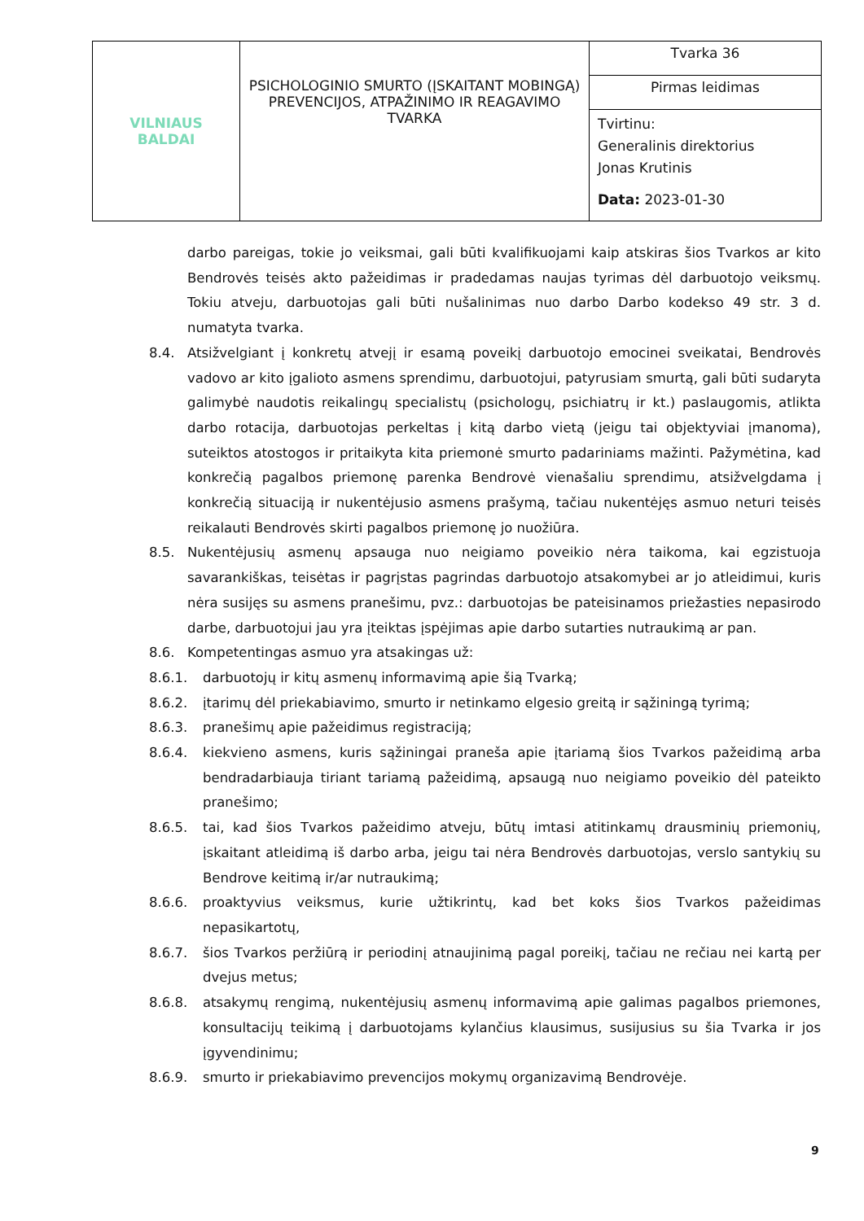| VILNIAUS BALDAI | PSICHOLOGINIO SMURTO (ĮSKAITANT MOBINGĄ) PREVENCIJOS, ATPAŽINIMO IR REAGAVIMO TVARKA | Tvarka 36 |
| | | Pirmas leidimas |
| | | Tvirtinu: Generalinis direktorius Jonas Krutinis Data: 2023-01-30 |
darbo pareigas, tokie jo veiksmai, gali būti kvalifikuojami kaip atskiras šios Tvarkos ar kito Bendrovės teisės akto pažeidimas ir pradedamas naujas tyrimas dėl darbuotojo veiksmų. Tokiu atveju, darbuotojas gali būti nušalinimas nuo darbo Darbo kodekso 49 str. 3 d. numatyta tvarka.
8.4. Atsižvelgiant į konkretų atvejį ir esamą poveikį darbuotojo emocinei sveikatai, Bendrovės vadovo ar kito įgalioto asmens sprendimu, darbuotojui, patyrusiam smurtą, gali būti sudaryta galimybė naudotis reikalingų specialistų (psichologų, psichiatrų ir kt.) paslaugomis, atlikta darbo rotacija, darbuotojas perkeltas į kitą darbo vietą (jeigu tai objektyviai įmanoma), suteiktos atostogos ir pritaikyta kita priemonė smurto padariniams mažinti. Pažymėtina, kad konkrečią pagalbos priemonę parenka Bendrovė vienašaliu sprendimu, atsižvelgdama į konkrečią situaciją ir nukentėjusio asmens prašymą, tačiau nukentėjęs asmuo neturi teisės reikalauti Bendrovės skirti pagalbos priemonę jo nuožiūra.
8.5. Nukentėjusių asmenų apsauga nuo neigiamo poveikio nėra taikoma, kai egzistuoja savarankiškas, teisėtas ir pagrįstas pagrindas darbuotojo atsakomybei ar jo atleidimui, kuris nėra susijęs su asmens pranešimu, pvz.: darbuotojas be pateisinamos priežasties nepasirodo darbe, darbuotojui jau yra įteiktas įspėjimas apie darbo sutarties nutraukimą ar pan.
8.6. Kompetentingas asmuo yra atsakingas už:
8.6.1. darbuotojų ir kitų asmenų informavimą apie šią Tvarką;
8.6.2. įtarimų dėl priekabiavimo, smurto ir netinkamo elgesio greitą ir sąžiningą tyrimą;
8.6.3. pranešimų apie pažeidimus registraciją;
8.6.4. kiekvieno asmens, kuris sąžiningai praneša apie įtariamą šios Tvarkos pažeidimą arba bendradarbiauja tiriant tariamą pažeidimą, apsaugą nuo neigiamo poveikio dėl pateikto pranešimo;
8.6.5. tai, kad šios Tvarkos pažeidimo atveju, būtų imtasi atitinkamų drausminių priemonių, įskaitant atleidimą iš darbo arba, jeigu tai nėra Bendrovės darbuotojas, verslo santykių su Bendrove keitimą ir/ar nutraukimą;
8.6.6. proaktyvius veiksmus, kurie užtikrintų, kad bet koks šios Tvarkos pažeidimas nepasikartotų,
8.6.7. šios Tvarkos peržiūrą ir periodinį atnaujinimą pagal poreikį, tačiau ne rečiau nei kartą per dvejus metus;
8.6.8. atsakymų rengimą, nukentėjusių asmenų informavimą apie galimas pagalbos priemones, konsultacijų teikimą į darbuotojams kylančius klausimus, susijusius su šia Tvarka ir jos įgyvendinimu;
8.6.9. smurto ir priekabiavimo prevencijos mokymų organizavimą Bendrovėje.
9